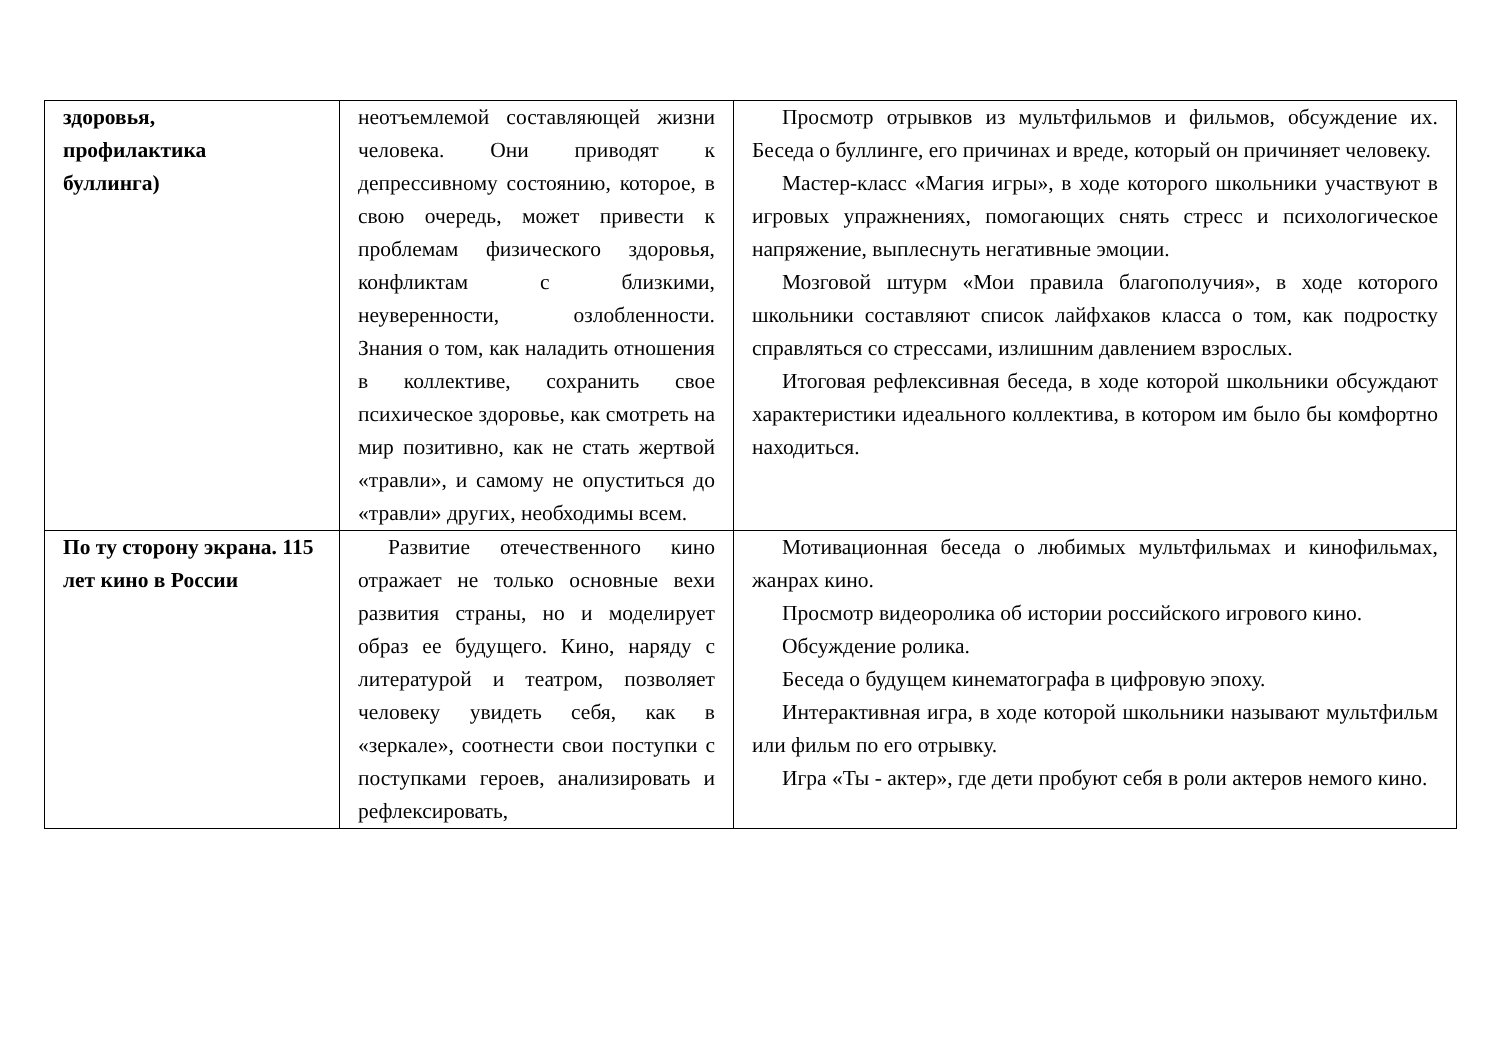| здоровья, профилактика буллинга) | неотъемлемой составляющей жизни человека. Они приводят к депрессивному состоянию, которое, в свою очередь, может привести к проблемам физического здоровья, конфликтам с близкими, неуверенности, озлобленности. Знания о том, как наладить отношения в коллективе, сохранить свое психическое здоровье, как смотреть на мир позитивно, как не стать жертвой «травли», и самому не опуститься до «травли» других, необходимы всем. | Просмотр отрывков из мультфильмов и фильмов, обсуждение их. Беседа о буллинге, его причинах и вреде, который он причиняет человеку. Мастер-класс «Магия игры», в ходе которого школьники участвуют в игровых упражнениях, помогающих снять стресс и психологическое напряжение, выплеснуть негативные эмоции. Мозговой штурм «Мои правила благополучия», в ходе которого школьники составляют список лайфхаков класса о том, как подростку справляться со стрессами, излишним давлением взрослых. Итоговая рефлексивная беседа, в ходе которой школьники обсуждают характеристики идеального коллектива, в котором им было бы комфортно находиться. |
| По ту сторону экрана. 115 лет кино в России | Развитие отечественного кино отражает не только основные вехи развития страны, но и моделирует образ ее будущего. Кино, наряду с литературой и театром, позволяет человеку увидеть себя, как в «зеркале», соотнести свои поступки с поступками героев, анализировать и рефлексировать, | Мотивационная беседа о любимых мультфильмах и кинофильмах, жанрах кино. Просмотр видеоролика об истории российского игрового кино. Обсуждение ролика. Беседа о будущем кинематографа в цифровую эпоху. Интерактивная игра, в ходе которой школьники называют мультфильм или фильм по его отрывку. Игра «Ты - актер», где дети пробуют себя в роли актеров немого кино. |